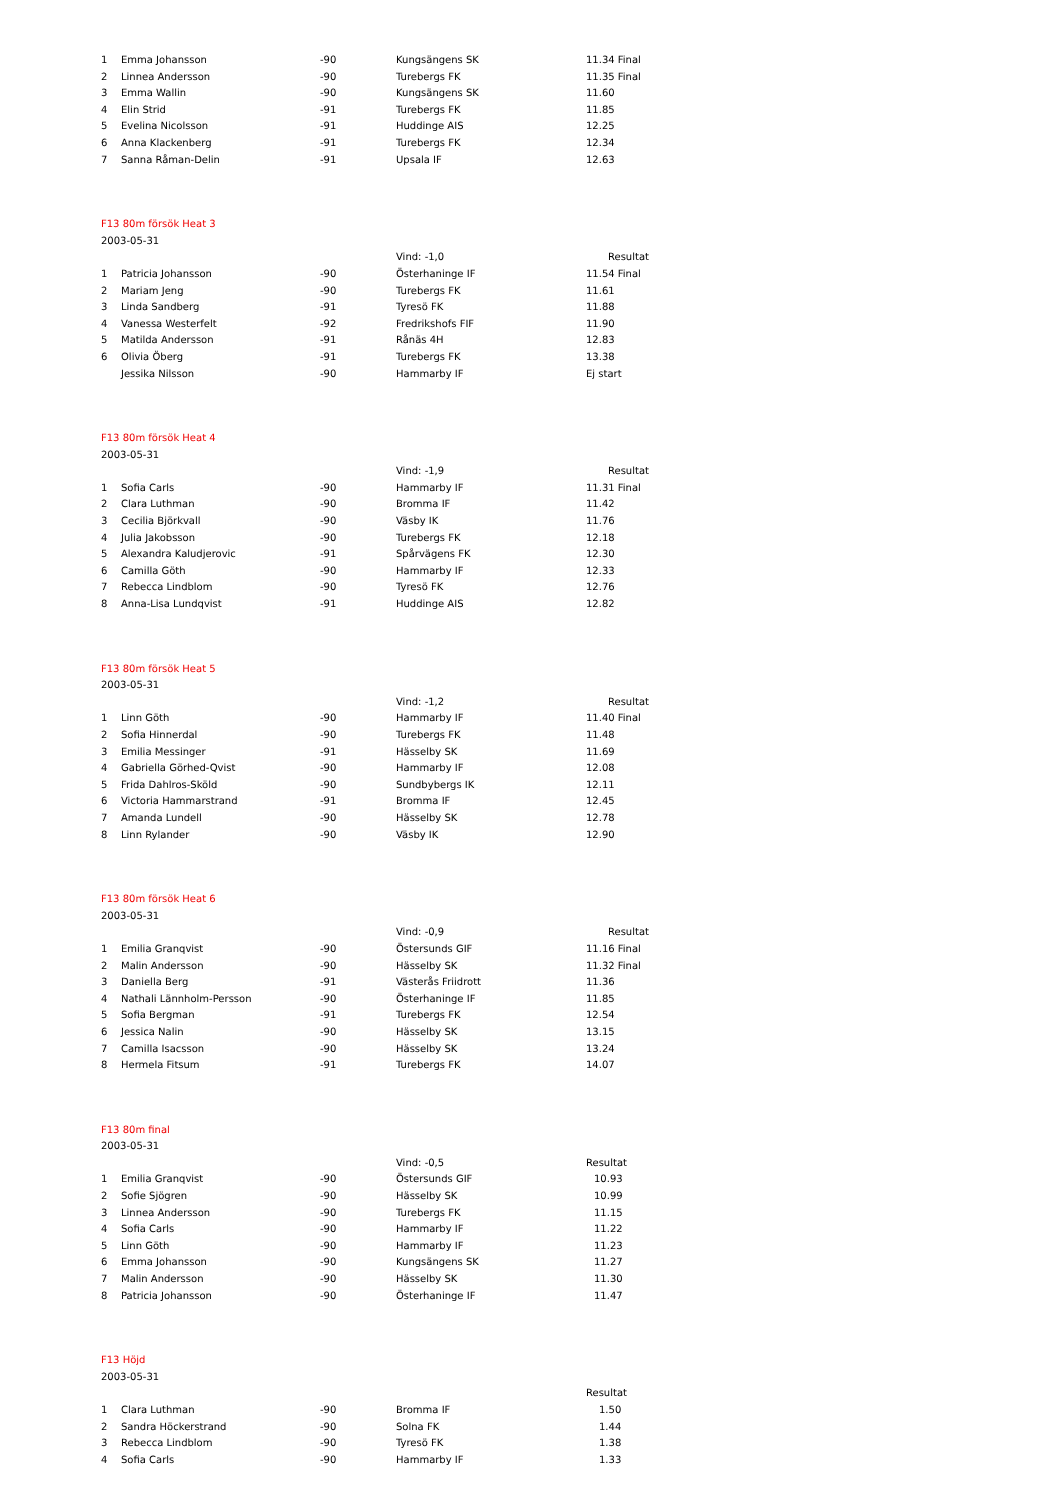| 1 | Emma Johansson | -90 | Kungsängens SK | 11.34 Final |
| 2 | Linnea Andersson | -90 | Turebergs FK | 11.35 Final |
| 3 | Emma Wallin | -90 | Kungsängens SK | 11.60 |
| 4 | Elin Strid | -91 | Turebergs FK | 11.85 |
| 5 | Evelina Nicolsson | -91 | Huddinge AIS | 12.25 |
| 6 | Anna Klackenberg | -91 | Turebergs FK | 12.34 |
| 7 | Sanna Råman-Delin | -91 | Upsala IF | 12.63 |
| F13 80m försök Heat 3 | | | | |
| 2003-05-31 | | | | |
| | | | Vind: -1,0 | Resultat |
| 1 | Patricia Johansson | -90 | Österhaninge IF | 11.54 Final |
| 2 | Mariam Jeng | -90 | Turebergs FK | 11.61 |
| 3 | Linda Sandberg | -91 | Tyresö FK | 11.88 |
| 4 | Vanessa Westerfelt | -92 | Fredrikshofs FIF | 11.90 |
| 5 | Matilda Andersson | -91 | Rånäs 4H | 12.83 |
| 6 | Olivia Öberg | -91 | Turebergs FK | 13.38 |
| | Jessika Nilsson | -90 | Hammarby IF | Ej start |
| F13 80m försök Heat 4 | | | | |
| 2003-05-31 | | | | |
| | | | Vind: -1,9 | Resultat |
| 1 | Sofia Carls | -90 | Hammarby IF | 11.31 Final |
| 2 | Clara Luthman | -90 | Bromma IF | 11.42 |
| 3 | Cecilia Björkvall | -90 | Väsby IK | 11.76 |
| 4 | Julia Jakobsson | -90 | Turebergs FK | 12.18 |
| 5 | Alexandra Kaludjerovic | -91 | Spårvägens FK | 12.30 |
| 6 | Camilla Göth | -90 | Hammarby IF | 12.33 |
| 7 | Rebecca Lindblom | -90 | Tyresö FK | 12.76 |
| 8 | Anna-Lisa Lundqvist | -91 | Huddinge AIS | 12.82 |
| F13 80m försök Heat 5 | | | | |
| 2003-05-31 | | | | |
| | | | Vind: -1,2 | Resultat |
| 1 | Linn Göth | -90 | Hammarby IF | 11.40 Final |
| 2 | Sofia Hinnerdal | -90 | Turebergs FK | 11.48 |
| 3 | Emilia Messinger | -91 | Hässelby SK | 11.69 |
| 4 | Gabriella Görhed-Qvist | -90 | Hammarby IF | 12.08 |
| 5 | Frida Dahlros-Sköld | -90 | Sundbybergs IK | 12.11 |
| 6 | Victoria Hammarstrand | -91 | Bromma IF | 12.45 |
| 7 | Amanda Lundell | -90 | Hässelby SK | 12.78 |
| 8 | Linn Rylander | -90 | Väsby IK | 12.90 |
| F13 80m försök Heat 6 | | | | |
| 2003-05-31 | | | | |
| | | | Vind: -0,9 | Resultat |
| 1 | Emilia Granqvist | -90 | Östersunds GIF | 11.16 Final |
| 2 | Malin Andersson | -90 | Hässelby SK | 11.32 Final |
| 3 | Daniella Berg | -91 | Västerås Friidrott | 11.36 |
| 4 | Nathali Lännholm-Persson | -90 | Österhaninge IF | 11.85 |
| 5 | Sofia Bergman | -91 | Turebergs FK | 12.54 |
| 6 | Jessica Nalin | -90 | Hässelby SK | 13.15 |
| 7 | Camilla Isacsson | -90 | Hässelby SK | 13.24 |
| 8 | Hermela Fitsum | -91 | Turebergs FK | 14.07 |
| F13 80m final | | | | |
| 2003-05-31 | | | | |
| | | | Vind: -0,5 | Resultat |
| 1 | Emilia Granqvist | -90 | Östersunds GIF | 10.93 |
| 2 | Sofie Sjögren | -90 | Hässelby SK | 10.99 |
| 3 | Linnea Andersson | -90 | Turebergs FK | 11.15 |
| 4 | Sofia Carls | -90 | Hammarby IF | 11.22 |
| 5 | Linn Göth | -90 | Hammarby IF | 11.23 |
| 6 | Emma Johansson | -90 | Kungsängens SK | 11.27 |
| 7 | Malin Andersson | -90 | Hässelby SK | 11.30 |
| 8 | Patricia Johansson | -90 | Österhaninge IF | 11.47 |
| F13 Höjd | | | | |
| 2003-05-31 | | | | |
| | | | | Resultat |
| 1 | Clara Luthman | -90 | Bromma IF | 1.50 |
| 2 | Sandra Höckerstrand | -90 | Solna FK | 1.44 |
| 3 | Rebecca Lindblom | -90 | Tyresö FK | 1.38 |
| 4 | Sofia Carls | -90 | Hammarby IF | 1.33 |